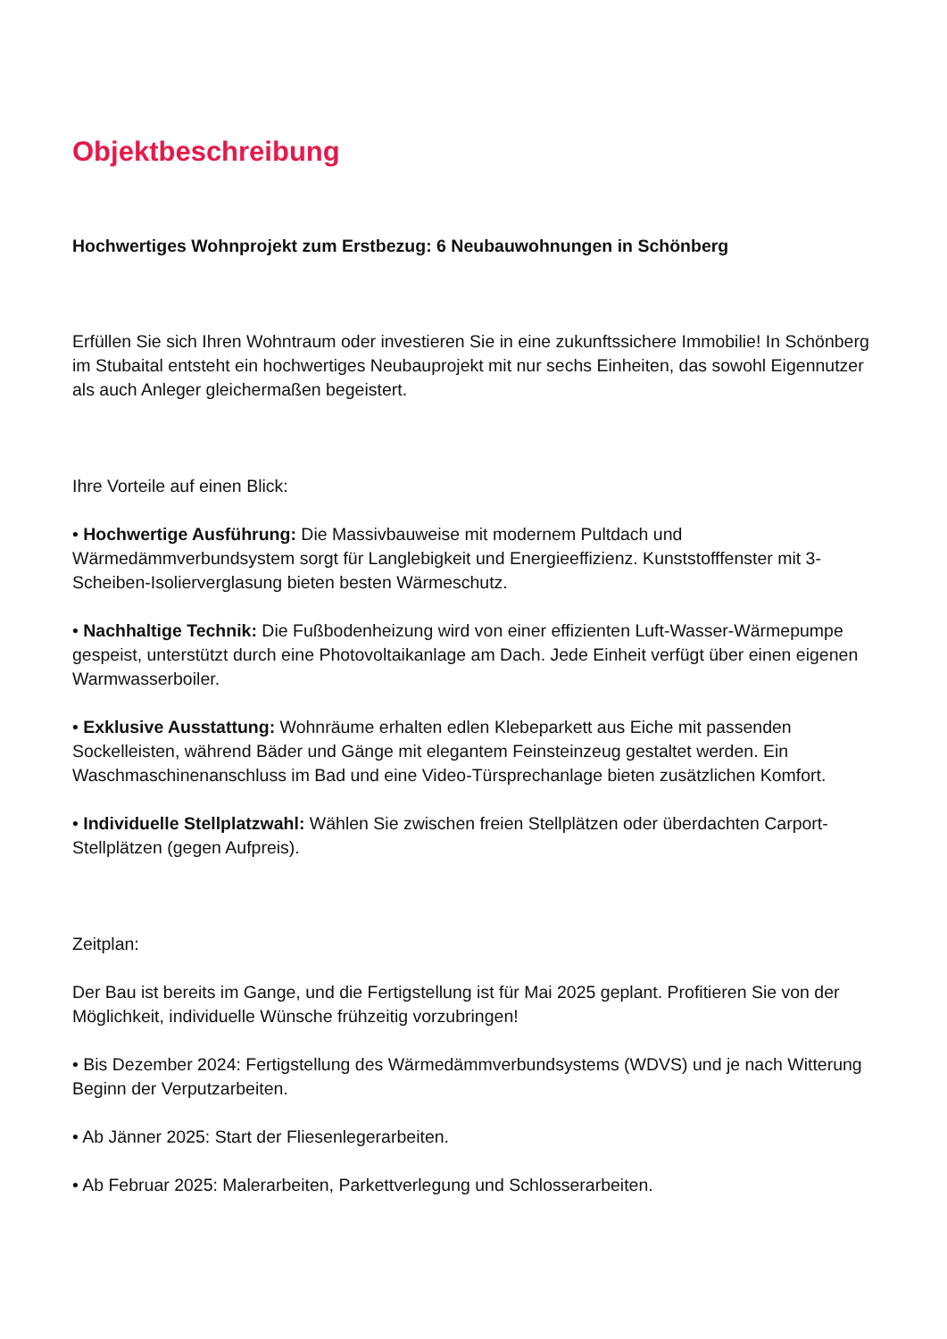Objektbeschreibung
Hochwertiges Wohnprojekt zum Erstbezug: 6 Neubauwohnungen in Schönberg
Erfüllen Sie sich Ihren Wohntraum oder investieren Sie in eine zukunftssichere Immobilie! In Schönberg im Stubaital entsteht ein hochwertiges Neubauprojekt mit nur sechs Einheiten, das sowohl Eigennutzer als auch Anleger gleichermaßen begeistert.
Ihre Vorteile auf einen Blick:
• Hochwertige Ausführung: Die Massivbauweise mit modernem Pultdach und Wärmedämmverbundsystem sorgt für Langlebigkeit und Energieeffizienz. Kunststofffenster mit 3-Scheiben-Isolierverglasung bieten besten Wärmeschutz.
• Nachhaltige Technik: Die Fußbodenheizung wird von einer effizienten Luft-Wasser-Wärmepumpe gespeist, unterstützt durch eine Photovoltaikanlage am Dach. Jede Einheit verfügt über einen eigenen Warmwasserboiler.
• Exklusive Ausstattung: Wohnräume erhalten edlen Klebeparkett aus Eiche mit passenden Sockelleisten, während Bäder und Gänge mit elegantem Feinsteinzeug gestaltet werden. Ein Waschmaschinenanschluss im Bad und eine Video-Türsprechanlage bieten zusätzlichen Komfort.
• Individuelle Stellplatzwahl: Wählen Sie zwischen freien Stellplätzen oder überdachten Carport-Stellplätzen (gegen Aufpreis).
Zeitplan:
Der Bau ist bereits im Gange, und die Fertigstellung ist für Mai 2025 geplant. Profitieren Sie von der Möglichkeit, individuelle Wünsche frühzeitig vorzubringen!
• Bis Dezember 2024: Fertigstellung des Wärmedämmverbundsystems (WDVS) und je nach Witterung Beginn der Verputzarbeiten.
• Ab Jänner 2025: Start der Fliesenlegerarbeiten.
• Ab Februar 2025: Malerarbeiten, Parkettverlegung und Schlosserarbeiten.